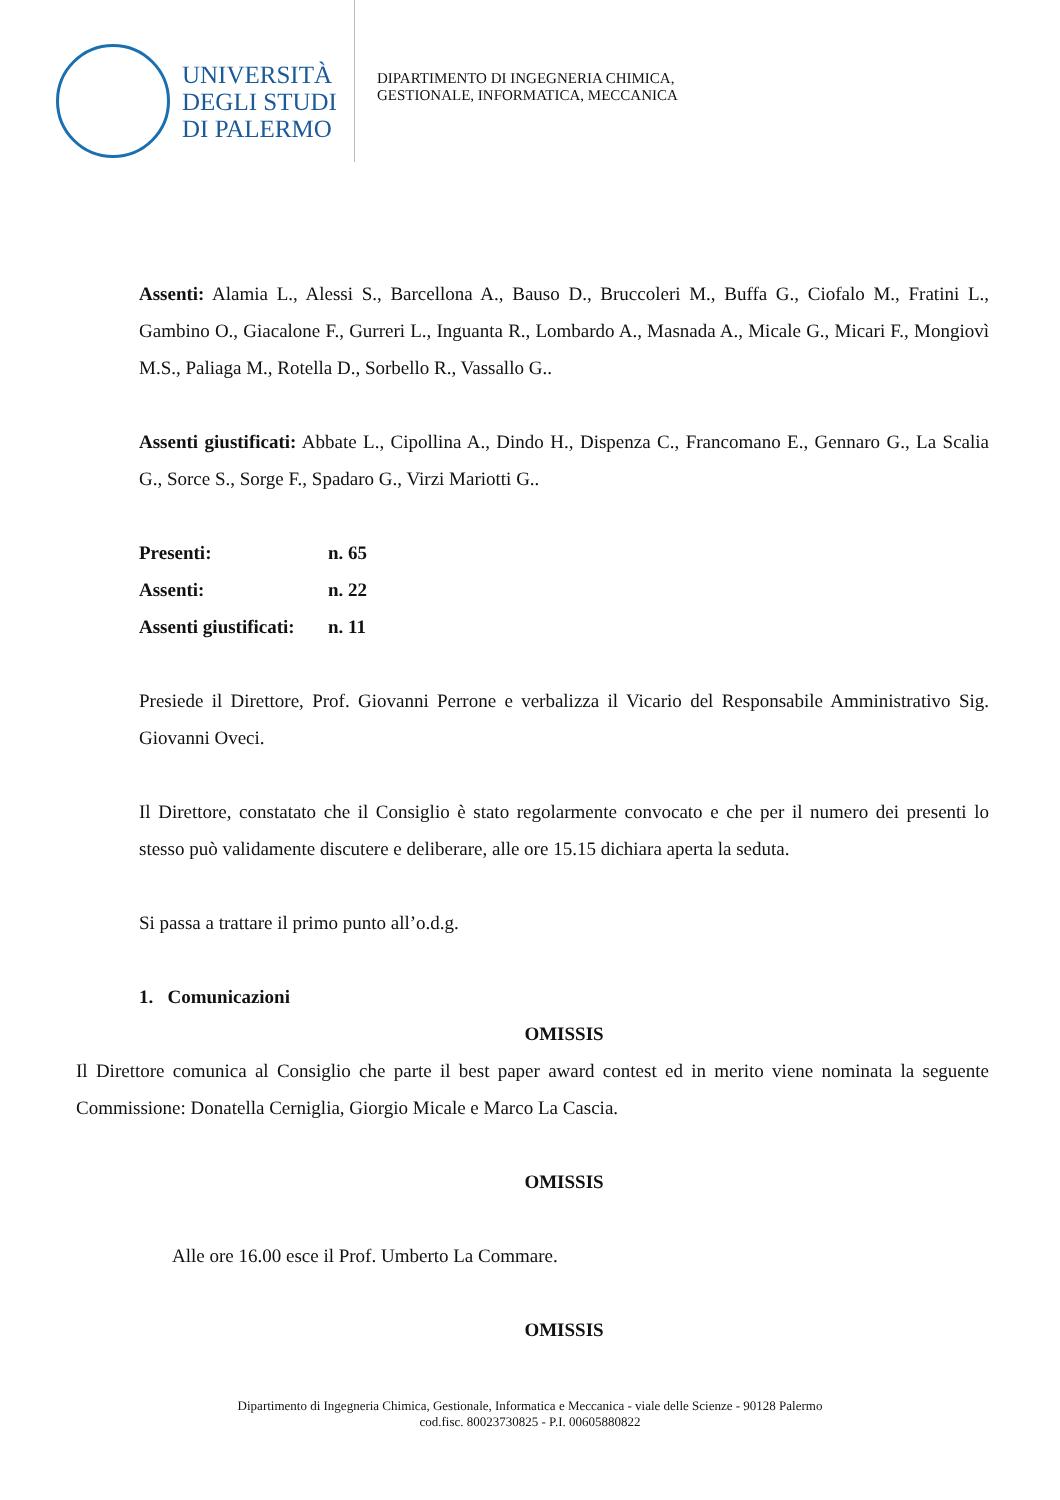UNIVERSITÀ
DEGLI STUDI
DI PALERMO
DIPARTIMENTO DI INGEGNERIA CHIMICA,
GESTIONALE, INFORMATICA, MECCANICA
Assenti: Alamia L., Alessi S., Barcellona A., Bauso D., Bruccoleri M., Buffa G., Ciofalo M., Fratini L., Gambino O., Giacalone F., Gurreri L., Inguanta R., Lombardo A., Masnada A., Micale G., Micari F., Mongiovì M.S., Paliaga M., Rotella D., Sorbello R., Vassallo G..
Assenti giustificati: Abbate L., Cipollina A., Dindo H., Dispenza C., Francomano E., Gennaro G., La Scalia G., Sorce S., Sorge F., Spadaro G., Virzi Mariotti G..
| Presenti: | n. 65 |
| Assenti: | n. 22 |
| Assenti giustificati: | n. 11 |
Presiede il Direttore, Prof. Giovanni Perrone e verbalizza il Vicario del Responsabile Amministrativo Sig. Giovanni Oveci.
Il Direttore, constatato che il Consiglio è stato regolarmente convocato e che per il numero dei presenti lo stesso può validamente discutere e deliberare, alle ore 15.15 dichiara aperta la seduta.
Si passa a trattare il primo punto all’o.d.g.
1. Comunicazioni
OMISSIS
Il Direttore comunica al Consiglio che parte il best paper award contest ed in merito viene nominata la seguente Commissione: Donatella Cerniglia, Giorgio Micale e Marco La Cascia.
OMISSIS
Alle ore 16.00 esce il Prof. Umberto La Commare.
OMISSIS
Dipartimento di Ingegneria Chimica, Gestionale, Informatica e Meccanica - viale delle Scienze - 90128 Palermo
cod.fisc. 80023730825 - P.I. 00605880822